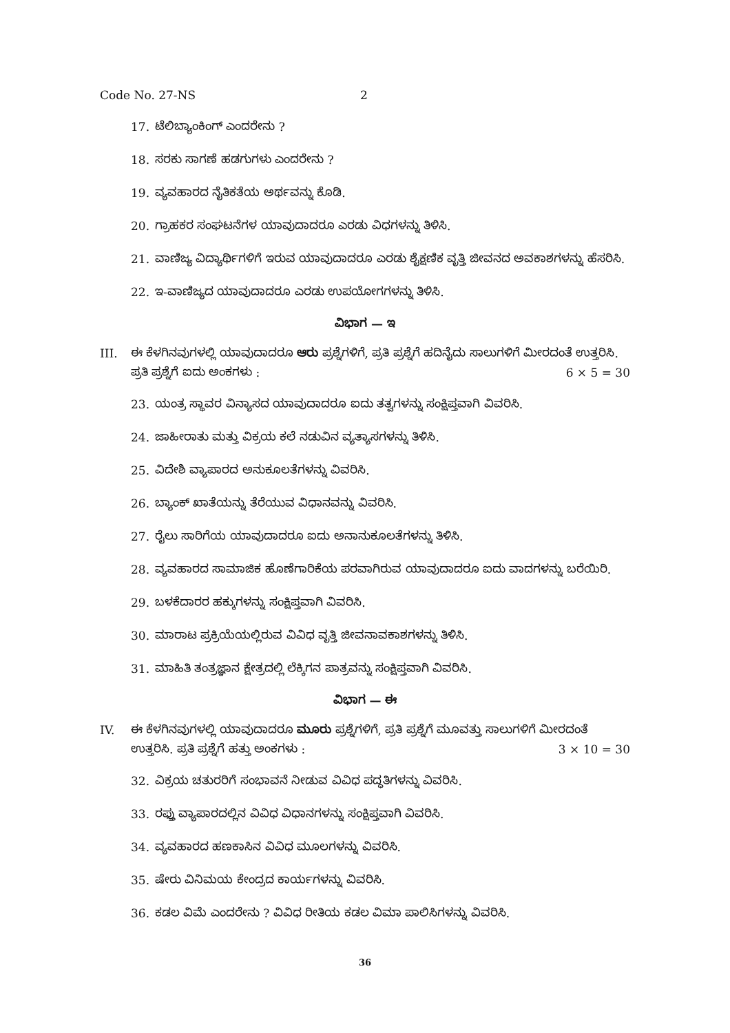Code No. 27-NS 2
17. ಟೆಲಿಬ್ಯಾಂಕಿಂಗ್ ಎಂದರೇನು ?
18. ಸರಕು ಸಾಗಣೆ ಹಡಗುಗಳು ಎಂದರೇನು ?
19. ವ್ಯವಹಾರದ ನೈತಿಕತೆಯ ಅರ್ಥವನ್ನು ಕೊಡಿ.
20. ಗ್ರಾಹಕರ ಸಂಘಟನೆಗಳ ಯಾವುದಾದರೂ ಎರಡು ವಿಧಗಳನ್ನು ತಿಳಿಸಿ.
21. ವಾಣಿಜ್ಯ ವಿದ್ಯಾರ್ಥಿಗಳಿಗೆ ಇರುವ ಯಾವುದಾದರೂ ಎರಡು ಶೈಕ್ಷಣಿಕ ವೃತ್ತಿ ಜೀವನದ ಅವಕಾಶಗಳನ್ನು ಹೆಸರಿಸಿ.
22. ಇ-ವಾಣಿಜ್ಯದ ಯಾವುದಾದರೂ ಎರಡು ಉಪಯೋಗಗಳನ್ನು ತಿಳಿಸಿ.
ವಿಭಾಗ — ಇ
III. ಈ ಕೆಳಗಿನವುಗಳಲ್ಲಿ ಯಾವುದಾದರೂ ಆರು ಪ್ರಶ್ನೆಗಳಿಗೆ, ಪ್ರತಿ ಪ್ರಶ್ನೆಗೆ ಹದಿನೈದು ಸಾಲುಗಳಿಗೆ ಮೀರದಂತೆ ಉತ್ತರಿಸಿ. ಪ್ರತಿ ಪ್ರಶ್ನೆಗೆ ಐದು ಅಂಕಗಳು : 6 × 5 = 30
23. ಯಂತ್ರ ಸ್ಥಾವರ ವಿನ್ಯಾಸದ ಯಾವುದಾದರೂ ಐದು ತತ್ವಗಳನ್ನು ಸಂಕ್ಷಿಪ್ತವಾಗಿ ವಿವರಿಸಿ.
24. ಜಾಹೀರಾತು ಮತ್ತು ವಿಕ್ರಯ ಕಲೆ ನಡುವಿನ ವ್ಯತ್ಯಾಸಗಳನ್ನು ತಿಳಿಸಿ.
25. ವಿದೇಶಿ ವ್ಯಾಪಾರದ ಅನುಕೂಲತೆಗಳನ್ನು ವಿವರಿಸಿ.
26. ಬ್ಯಾಂಕ್ ಖಾತೆಯನ್ನು ತೆರೆಯುವ ವಿಧಾನವನ್ನು ವಿವರಿಸಿ.
27. ರೈಲು ಸಾರಿಗೆಯ ಯಾವುದಾದರೂ ಐದು ಅನಾನುಕೂಲತೆಗಳನ್ನು ತಿಳಿಸಿ.
28. ವ್ಯವಹಾರದ ಸಾಮಾಜಿಕ ಹೊಣೆಗಾರಿಕೆಯ ಪರವಾಗಿರುವ ಯಾವುದಾದರೂ ಐದು ವಾದಗಳನ್ನು ಬರೆಯಿರಿ.
29. ಬಳಕೆದಾರರ ಹಕ್ಕುಗಳನ್ನು ಸಂಕ್ಷಿಪ್ತವಾಗಿ ವಿವರಿಸಿ.
30. ಮಾರಾಟ ಪ್ರಕ್ರಿಯೆಯಲ್ಲಿರುವ ವಿವಿಧ ವೃತ್ತಿ ಜೀವನಾವಕಾಶಗಳನ್ನು ತಿಳಿಸಿ.
31. ಮಾಹಿತಿ ತಂತ್ರಜ್ಞಾನ ಕ್ಷೇತ್ರದಲ್ಲಿ ಲೆಕ್ಕಿಗನ ಪಾತ್ರವನ್ನು ಸಂಕ್ಷಿಪ್ತವಾಗಿ ವಿವರಿಸಿ.
ವಿಭಾಗ — ಈ
IV. ಈ ಕೆಳಗಿನವುಗಳಲ್ಲಿ ಯಾವುದಾದರೂ ಮೂರು ಪ್ರಶ್ನೆಗಳಿಗೆ, ಪ್ರತಿ ಪ್ರಶ್ನೆಗೆ ಮೂವತ್ತು ಸಾಲುಗಳಿಗೆ ಮೀರದಂತೆ ಉತ್ತರಿಸಿ. ಪ್ರತಿ ಪ್ರಶ್ನೆಗೆ ಹತ್ತು ಅಂಕಗಳು : 3 × 10 = 30
32. ವಿಕ್ರಯ ಚತುರರಿಗೆ ಸಂಭಾವನೆ ನೀಡುವ ವಿವಿಧ ಪದ್ಧತಿಗಳನ್ನು ವಿವರಿಸಿ.
33. ರಫ್ತು ವ್ಯಾಪಾರದಲ್ಲಿನ ವಿವಿಧ ವಿಧಾನಗಳನ್ನು ಸಂಕ್ಷಿಪ್ತವಾಗಿ ವಿವರಿಸಿ.
34. ವ್ಯವಹಾರದ ಹಣಕಾಸಿನ ವಿವಿಧ ಮೂಲಗಳನ್ನು ವಿವರಿಸಿ.
35. ಷೇರು ವಿನಿಮಯ ಕೇಂದ್ರದ ಕಾರ್ಯಗಳನ್ನು ವಿವರಿಸಿ.
36. ಕಡಲ ವಿಮೆ ಎಂದರೇನು ? ವಿವಿಧ ರೀತಿಯ ಕಡಲ ವಿಮಾ ಪಾಲಿಸಿಗಳನ್ನು ವಿವರಿಸಿ.
36